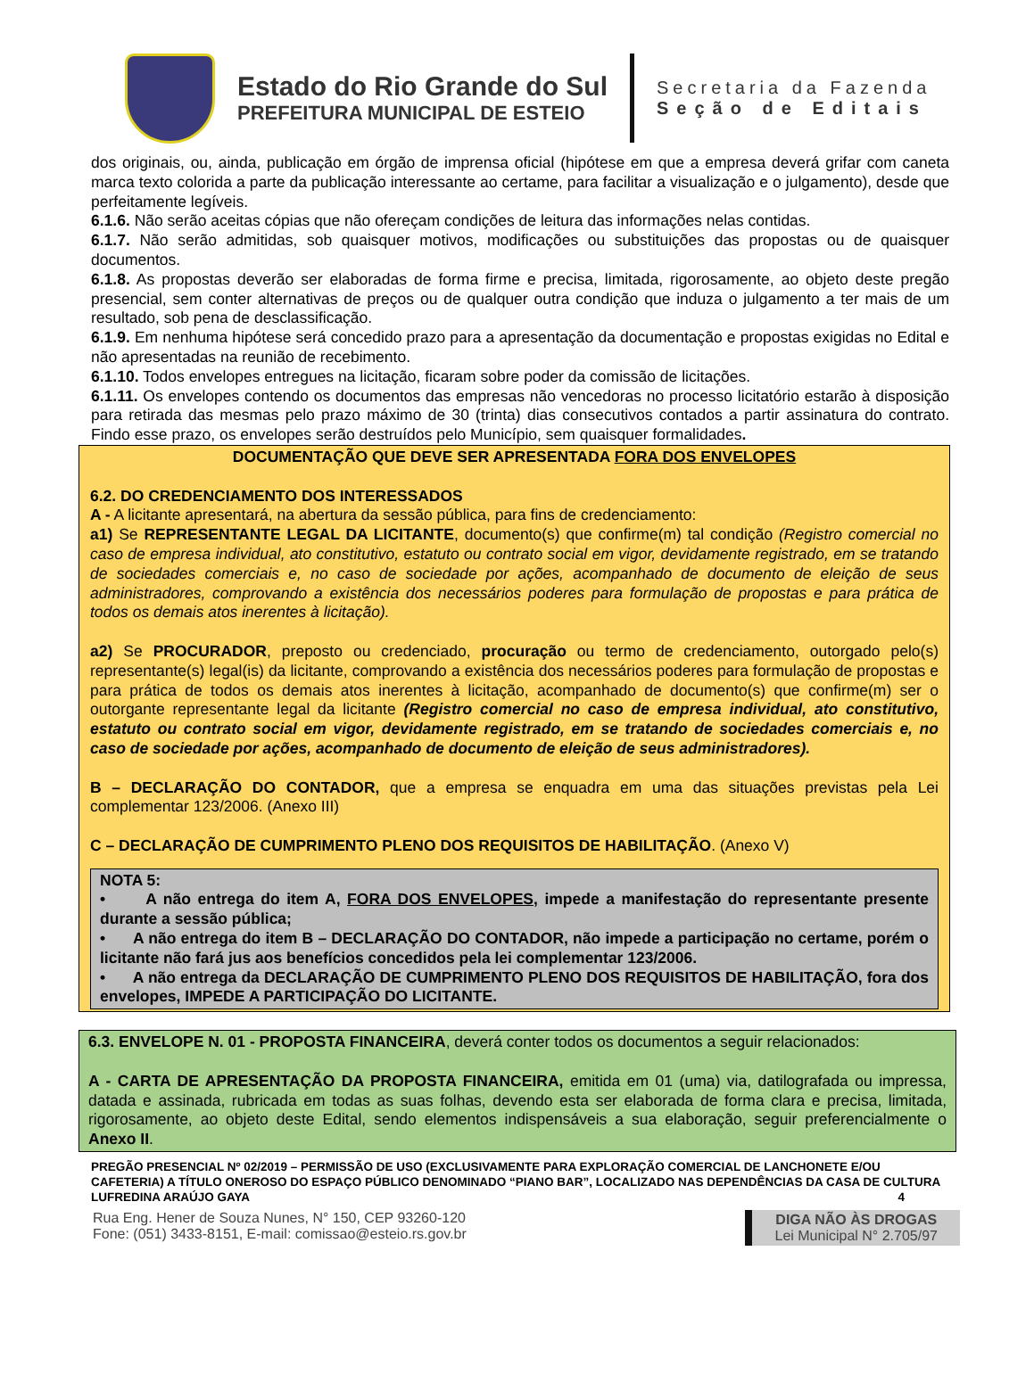Estado do Rio Grande do Sul
PREFEITURA MUNICIPAL DE ESTEIO
Secretaria da Fazenda
Seção de Editais
dos originais, ou, ainda, publicação em órgão de imprensa oficial (hipótese em que a empresa deverá grifar com caneta marca texto colorida a parte da publicação interessante ao certame, para facilitar a visualização e o julgamento), desde que perfeitamente legíveis.
6.1.6. Não serão aceitas cópias que não ofereçam condições de leitura das informações nelas contidas.
6.1.7. Não serão admitidas, sob quaisquer motivos, modificações ou substituições das propostas ou de quaisquer documentos.
6.1.8. As propostas deverão ser elaboradas de forma firme e precisa, limitada, rigorosamente, ao objeto deste pregão presencial, sem conter alternativas de preços ou de qualquer outra condição que induza o julgamento a ter mais de um resultado, sob pena de desclassificação.
6.1.9. Em nenhuma hipótese será concedido prazo para a apresentação da documentação e propostas exigidas no Edital e não apresentadas na reunião de recebimento.
6.1.10. Todos envelopes entregues na licitação, ficaram sobre poder da comissão de licitações.
6.1.11. Os envelopes contendo os documentos das empresas não vencedoras no processo licitatório estarão à disposição para retirada das mesmas pelo prazo máximo de 30 (trinta) dias consecutivos contados a partir assinatura do contrato. Findo esse prazo, os envelopes serão destruídos pelo Município, sem quaisquer formalidades.
DOCUMENTAÇÃO QUE DEVE SER APRESENTADA FORA DOS ENVELOPES
6.2. DO CREDENCIAMENTO DOS INTERESSADOS
A - A licitante apresentará, na abertura da sessão pública, para fins de credenciamento:
a1) Se REPRESENTANTE LEGAL DA LICITANTE, documento(s) que confirme(m) tal condição (Registro comercial no caso de empresa individual, ato constitutivo, estatuto ou contrato social em vigor, devidamente registrado, em se tratando de sociedades comerciais e, no caso de sociedade por ações, acompanhado de documento de eleição de seus administradores, comprovando a existência dos necessários poderes para formulação de propostas e para prática de todos os demais atos inerentes à licitação).
a2) Se PROCURADOR, preposto ou credenciado, procuração ou termo de credenciamento, outorgado pelo(s) representante(s) legal(is) da licitante, comprovando a existência dos necessários poderes para formulação de propostas e para prática de todos os demais atos inerentes à licitação, acompanhado de documento(s) que confirme(m) ser o outorgante representante legal da licitante (Registro comercial no caso de empresa individual, ato constitutivo, estatuto ou contrato social em vigor, devidamente registrado, em se tratando de sociedades comerciais e, no caso de sociedade por ações, acompanhado de documento de eleição de seus administradores).
B – DECLARAÇÃO DO CONTADOR, que a empresa se enquadra em uma das situações previstas pela Lei complementar 123/2006. (Anexo III)
C – DECLARAÇÃO DE CUMPRIMENTO PLENO DOS REQUISITOS DE HABILITAÇÃO. (Anexo V)
NOTA 5:
• A não entrega do item A, FORA DOS ENVELOPES, impede a manifestação do representante presente durante a sessão pública;
• A não entrega do item B – DECLARAÇÃO DO CONTADOR, não impede a participação no certame, porém o licitante não fará jus aos benefícios concedidos pela lei complementar 123/2006.
• A não entrega da DECLARAÇÃO DE CUMPRIMENTO PLENO DOS REQUISITOS DE HABILITAÇÃO, fora dos envelopes, IMPEDE A PARTICIPAÇÃO DO LICITANTE.
6.3. ENVELOPE N. 01 - PROPOSTA FINANCEIRA, deverá conter todos os documentos a seguir relacionados:
A - CARTA DE APRESENTAÇÃO DA PROPOSTA FINANCEIRA, emitida em 01 (uma) via, datilografada ou impressa, datada e assinada, rubricada em todas as suas folhas, devendo esta ser elaborada de forma clara e precisa, limitada, rigorosamente, ao objeto deste Edital, sendo elementos indispensáveis a sua elaboração, seguir preferencialmente o Anexo II.
PREGÃO PRESENCIAL Nº 02/2019 – PERMISSÃO DE USO (EXCLUSIVAMENTE PARA EXPLORAÇÃO COMERCIAL DE LANCHONETE E/OU CAFETERIA) A TÍTULO ONEROSO DO ESPAÇO PÚBLICO DENOMINADO “PIANO BAR”, LOCALIZADO NAS DEPENDÊNCIAS DA CASA DE CULTURA LUFREDINA ARAÚJO GAYA 4
Rua Eng. Hener de Souza Nunes, N° 150, CEP 93260-120
Fone: (051) 3433-8151, E-mail: comissao@esteio.rs.gov.br
DIGA NÃO ÀS DROGAS
Lei Municipal N° 2.705/97